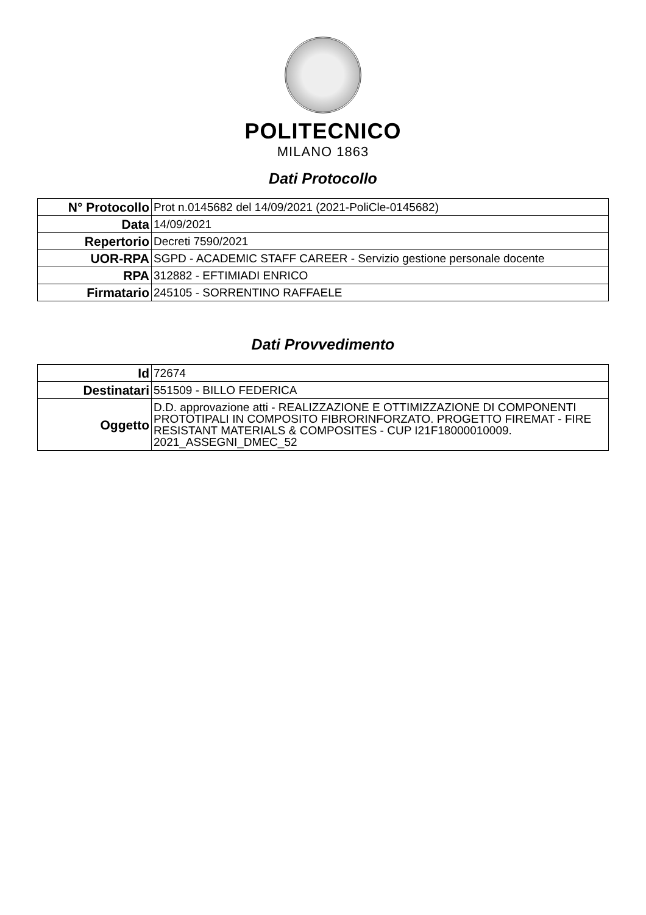POLITECNICO
MILANO 1863
Dati Protocollo
| N° Protocollo | Prot n.0145682 del 14/09/2021 (2021-PoliCle-0145682) |
| Data | 14/09/2021 |
| Repertorio | Decreti 7590/2021 |
| UOR-RPA | SGPD - ACADEMIC STAFF CAREER - Servizio gestione personale docente |
| RPA | 312882 - EFTIMIADI ENRICO |
| Firmatario | 245105 - SORRENTINO RAFFAELE |
Dati Provvedimento
| Id | 72674 |
| Destinatari | 551509 - BILLO FEDERICA |
| Oggetto | D.D. approvazione atti - REALIZZAZIONE E OTTIMIZZAZIONE DI COMPONENTI PROTOTIPALI IN COMPOSITO FIBRORINFORZATO. PROGETTO FIREMAT - FIRE RESISTANT MATERIALS & COMPOSITES - CUP I21F18000010009. 2021_ASSEGNI_DMEC_52 |